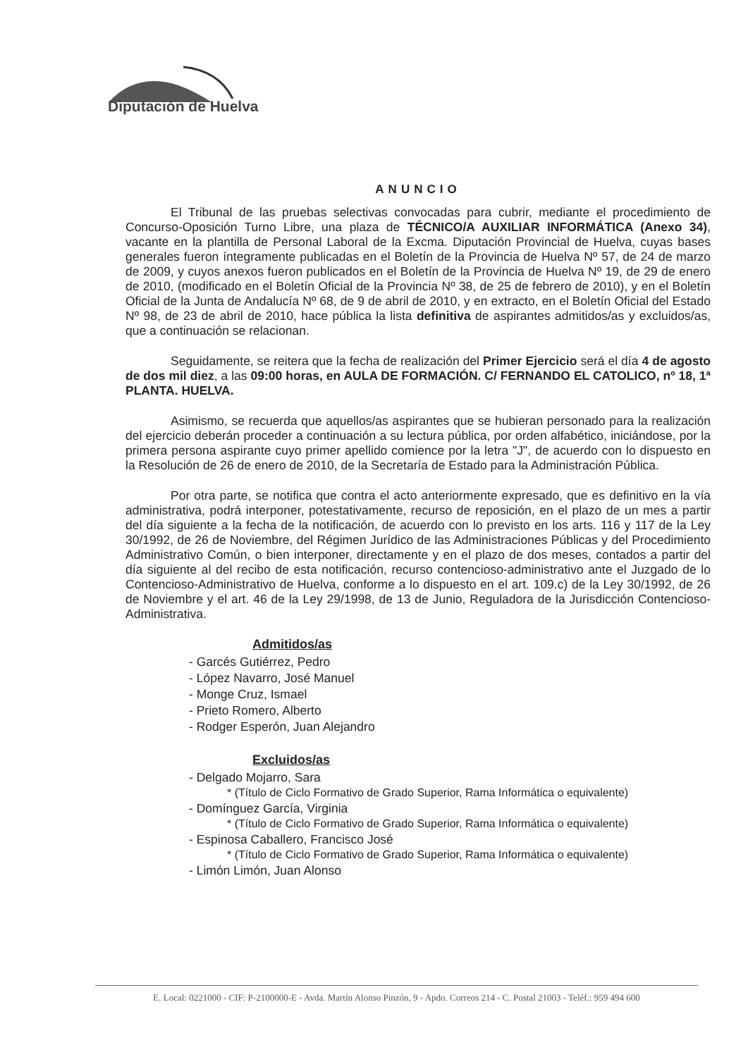Diputación de Huelva
ANUNCIO
El Tribunal de las pruebas selectivas convocadas para cubrir, mediante el procedimiento de Concurso-Oposición Turno Libre, una plaza de TÉCNICO/A AUXILIAR INFORMÁTICA (Anexo 34), vacante en la plantilla de Personal Laboral de la Excma. Diputación Provincial de Huelva, cuyas bases generales fueron íntegramente publicadas en el Boletín de la Provincia de Huelva Nº 57, de 24 de marzo de 2009, y cuyos anexos fueron publicados en el Boletín de la Provincia de Huelva Nº 19, de 29 de enero de 2010, (modificado en el Boletín Oficial de la Provincia Nº 38, de 25 de febrero de 2010), y en el Boletín Oficial de la Junta de Andalucía Nº 68, de 9 de abril de 2010, y en extracto, en el Boletín Oficial del Estado Nº 98, de 23 de abril de 2010, hace pública la lista definitiva de aspirantes admitidos/as y excluidos/as, que a continuación se relacionan.
Seguidamente, se reitera que la fecha de realización del Primer Ejercicio será el día 4 de agosto de dos mil diez, a las 09:00 horas, en AULA DE FORMACIÓN. C/ FERNANDO EL CATOLICO, nº 18, 1ª PLANTA. HUELVA.
Asimismo, se recuerda que aquellos/as aspirantes que se hubieran personado para la realización del ejercicio deberán proceder a continuación a su lectura pública, por orden alfabético, iniciándose, por la primera persona aspirante cuyo primer apellido comience por la letra "J", de acuerdo con lo dispuesto en la Resolución de 26 de enero de 2010, de la Secretaría de Estado para la Administración Pública.
Por otra parte, se notifica que contra el acto anteriormente expresado, que es definitivo en la vía administrativa, podrá interponer, potestativamente, recurso de reposición, en el plazo de un mes a partir del día siguiente a la fecha de la notificación, de acuerdo con lo previsto en los arts. 116 y 117 de la Ley 30/1992, de 26 de Noviembre, del Régimen Jurídico de las Administraciones Públicas y del Procedimiento Administrativo Común, o bien interponer, directamente y en el plazo de dos meses, contados a partir del día siguiente al del recibo de esta notificación, recurso contencioso-administrativo ante el Juzgado de lo Contencioso-Administrativo de Huelva, conforme a lo dispuesto en el art. 109.c) de la Ley 30/1992, de 26 de Noviembre y el art. 46 de la Ley 29/1998, de 13 de Junio, Reguladora de la Jurisdicción Contencioso-Administrativa.
Admitidos/as
- Garcés Gutiérrez, Pedro
- López Navarro, José Manuel
- Monge Cruz, Ismael
- Prieto Romero, Alberto
- Rodger Esperón, Juan Alejandro
Excluidos/as
- Delgado Mojarro, Sara
* (Título de Ciclo Formativo de Grado Superior, Rama Informática o equivalente)
- Domínguez García, Virginia
* (Título de Ciclo Formativo de Grado Superior, Rama Informática o equivalente)
- Espinosa Caballero, Francisco José
* (Título de Ciclo Formativo de Grado Superior, Rama Informática o equivalente)
- Limón Limón, Juan Alonso
E. Local: 0221000 - CIF: P-2100000-E - Avda. Martín Alonso Pinzón, 9 - Apdo. Correos 214 - C. Postal 21003 - Teléf.: 959 494 600